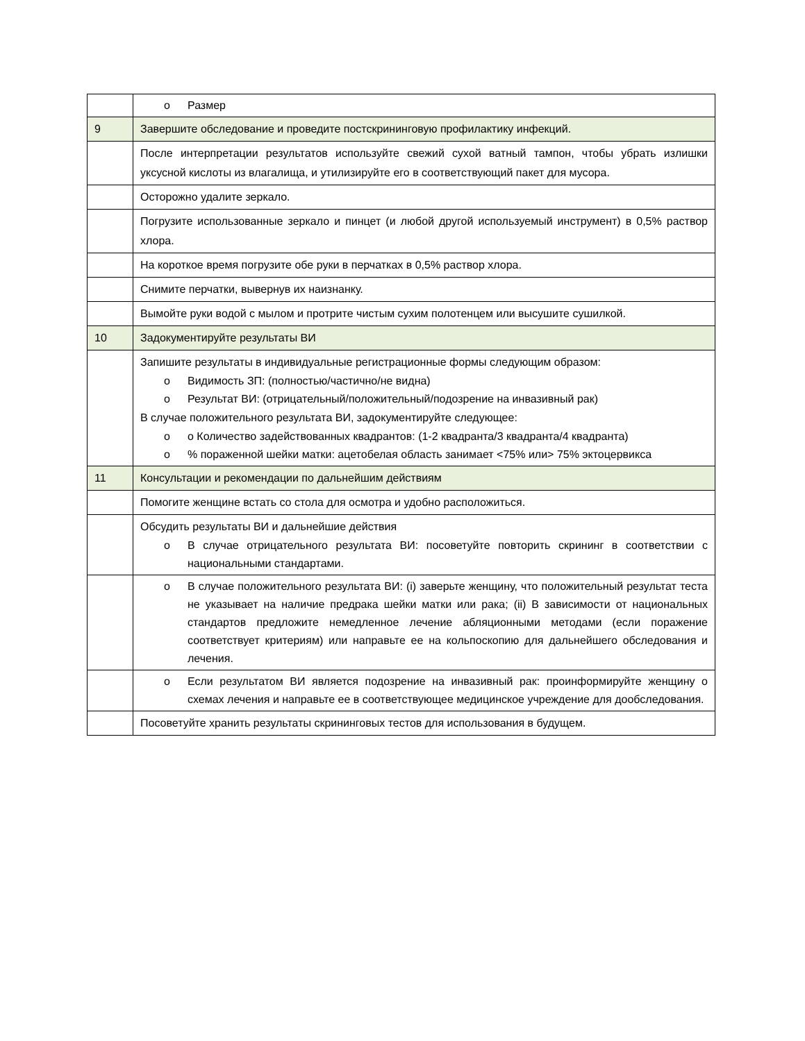| | o Размер |
| 9 | Завершите обследование и проведите постскрининговую профилактику инфекций. |
| | После интерпретации результатов используйте свежий сухой ватный тампон, чтобы убрать излишки уксусной кислоты из влагалища, и утилизируйте его в соответствующий пакет для мусора. |
| | Осторожно удалите зеркало. |
| | Погрузите использованные зеркало и пинцет (и любой другой используемый инструмент) в 0,5% раствор хлора. |
| | На короткое время погрузите обе руки в перчатках в 0,5% раствор хлора. |
| | Снимите перчатки, вывернув их наизнанку. |
| | Вымойте руки водой с мылом и протрите чистым сухим полотенцем или высушите сушилкой. |
| 10 | Задокументируйте результаты ВИ |
| | Запишите результаты в индивидуальные регистрационные формы следующим образом: o Видимость ЗП: (полностью/частично/не видна) o Результат ВИ: (отрицательный/положительный/подозрение на инвазивный рак) В случае положительного результата ВИ, задокументируйте следующее: o о Количество задействованных квадрантов: (1-2 квадранта/3 квадранта/4 квадранта) o % пораженной шейки матки: ацетобелая область занимает <75% или> 75% эктоцервикса |
| 11 | Консультации и рекомендации по дальнейшим действиям |
| | Помогите женщине встать со стола для осмотра и удобно расположиться. |
| | Обсудить результаты ВИ и дальнейшие действия o В случае отрицательного результата ВИ: посоветуйте повторить скрининг в соответствии с национальными стандартами. |
| | o В случае положительного результата ВИ: (i) заверьте женщину, что положительный результат теста не указывает на наличие предрака шейки матки или рака; (ii) В зависимости от национальных стандартов предложите немедленное лечение абляционными методами (если поражение соответствует критериям) или направьте ее на кольпоскопию для дальнейшего обследования и лечения. |
| | o Если результатом ВИ является подозрение на инвазивный рак: проинформируйте женщину о схемах лечения и направьте ее в соответствующее медицинское учреждение для дообследования. |
| | Посоветуйте хранить результаты скрининговых тестов для использования в будущем. |